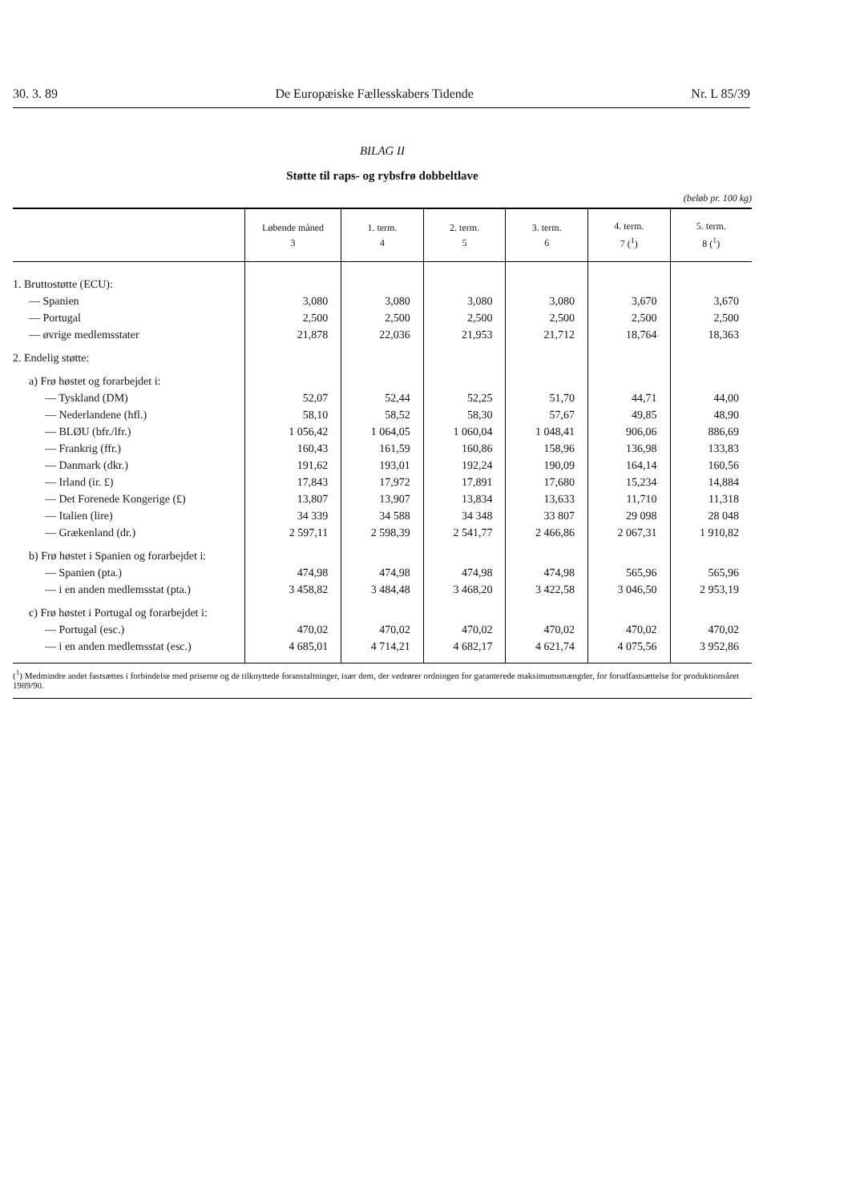30. 3. 89 De Europæiske Fællesskabers Tidende Nr. L 85/39
BILAG II
Støtte til raps- og rybsfrø dobbeltlave
(beløb pr. 100 kg)
| | Løbende måned 3 | 1. term. 4 | 2. term. 5 | 3. term. 6 | 4. term. 7 (<sup>1</sup>) | 5. term. 8 (<sup>1</sup>) |
| --- | --- | --- | --- | --- | --- | --- |
| 1. Bruttostøtte (ECU): | | | | | | |
| — Spanien | 3,080 | 3,080 | 3,080 | 3,080 | 3,670 | 3,670 |
| — Portugal | 2,500 | 2,500 | 2,500 | 2,500 | 2,500 | 2,500 |
| — øvrige medlemsstater | 21,878 | 22,036 | 21,953 | 21,712 | 18,764 | 18,363 |
| 2. Endelig støtte: | | | | | | |
| a) Frø høstet og forarbejdet i: | | | | | | |
| — Tyskland (DM) | 52,07 | 52,44 | 52,25 | 51,70 | 44,71 | 44,00 |
| — Nederlandene (hfl.) | 58,10 | 58,52 | 58,30 | 57,67 | 49,85 | 48,90 |
| — BLØU (bfr./lfr.) | 1 056,42 | 1 064,05 | 1 060,04 | 1 048,41 | 906,06 | 886,69 |
| — Frankrig (ffr.) | 160,43 | 161,59 | 160,86 | 158,96 | 136,98 | 133,83 |
| — Danmark (dkr.) | 191,62 | 193,01 | 192,24 | 190,09 | 164,14 | 160,56 |
| — Irland (ir. £) | 17,843 | 17,972 | 17,891 | 17,680 | 15,234 | 14,884 |
| — Det Forenede Kongerige (£) | 13,807 | 13,907 | 13,834 | 13,633 | 11,710 | 11,318 |
| — Italien (lire) | 34 339 | 34 588 | 34 348 | 33 807 | 29 098 | 28 048 |
| — Grækenland (dr.) | 2 597,11 | 2 598,39 | 2 541,77 | 2 466,86 | 2 067,31 | 1 910,82 |
| b) Frø høstet i Spanien og forarbejdet i: | | | | | | |
| — Spanien (pta.) | 474,98 | 474,98 | 474,98 | 474,98 | 565,96 | 565,96 |
| — i en anden medlemsstat (pta.) | 3 458,82 | 3 484,48 | 3 468,20 | 3 422,58 | 3 046,50 | 2 953,19 |
| c) Frø høstet i Portugal og forarbejdet i: | | | | | | |
| — Portugal (esc.) | 470,02 | 470,02 | 470,02 | 470,02 | 470,02 | 470,02 |
| — i en anden medlemsstat (esc.) | 4 685,01 | 4 714,21 | 4 682,17 | 4 621,74 | 4 075,56 | 3 952,86 |
(<sup>1</sup>) Medmindre andet fastsættes i forbindelse med priserne og de tilknyttede foranstaltninger, især dem, der vedrører ordningen for garanterede maksimumsmængder, for forudfastsættelse for produktionsåret 1989/90.